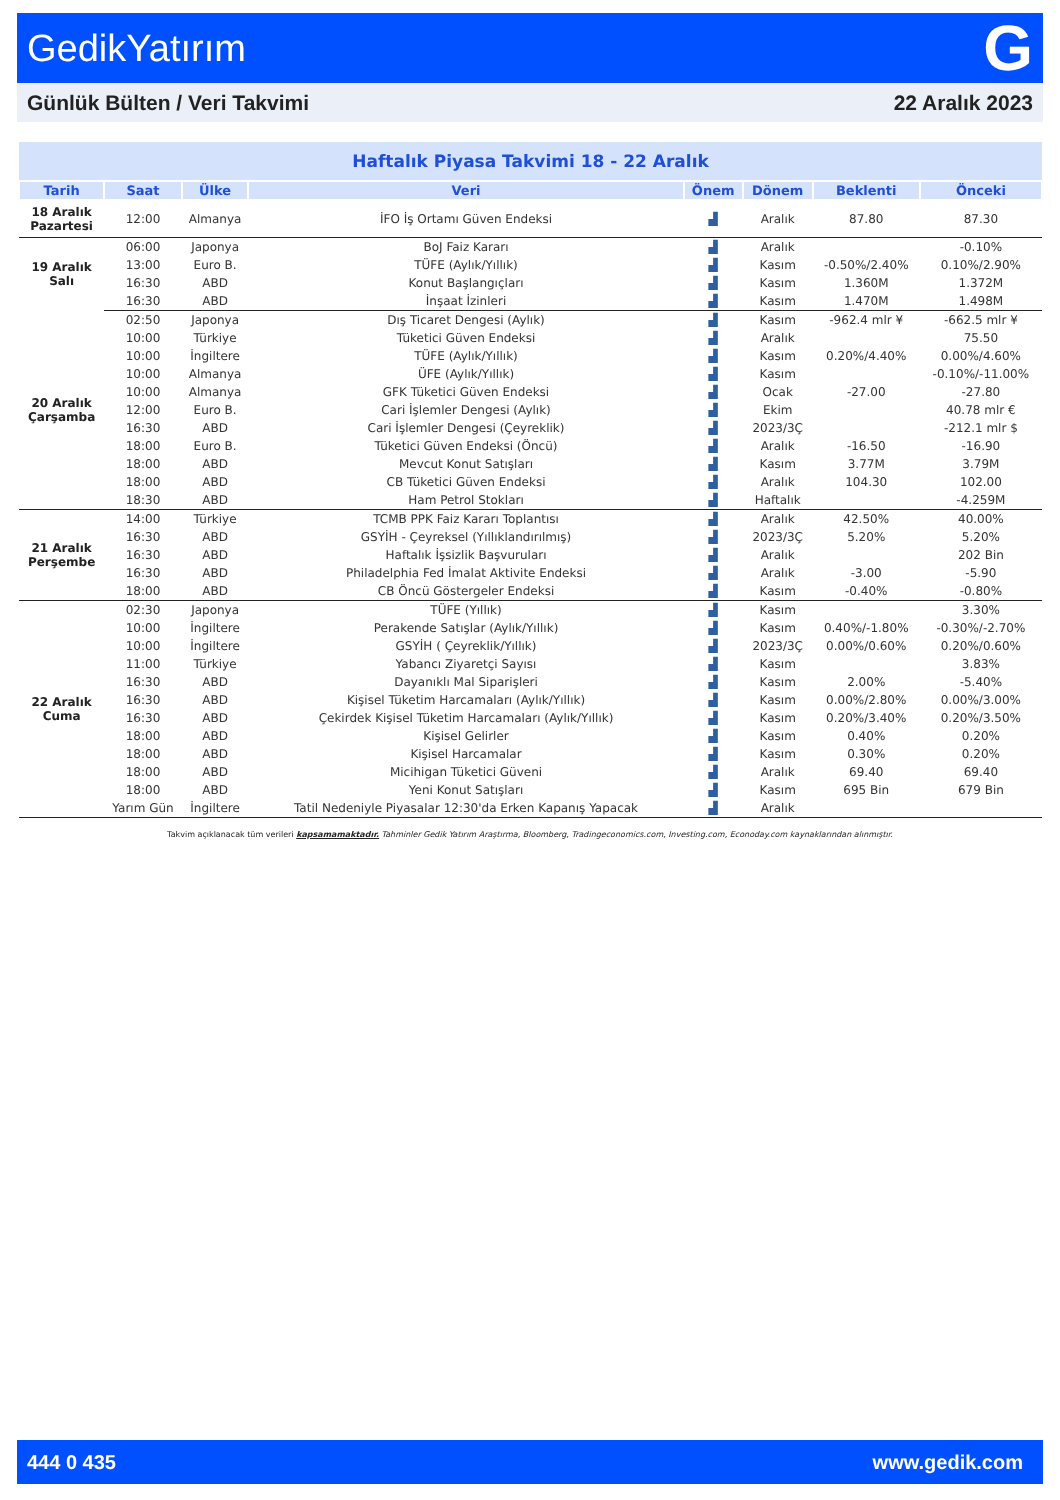GedikYatırım G
Günlük Bülten / Veri Takvimi 22 Aralık 2023
| Haftalık Piyasa Takvimi 18 - 22 Aralık | | | | | | | |
| Tarih | Saat | Ülke | Veri | Önem | Dönem | Beklenti | Önceki |
| 18 Aralık Pazartesi | 12:00 | Almanya | İFO İş Ortamı Güven Endeksi | ▟ | Aralık | 87.80 | 87.30 |
| 19 Aralık Salı | 06:00 | Japonya | BoJ Faiz Kararı | ▟ | Aralık | | -0.10% |
| | 13:00 | Euro B. | TÜFE (Aylık/Yıllık) | ▟ | Kasım | -0.50%/2.40% | 0.10%/2.90% |
| | 16:30 | ABD | Konut Başlangıçları | ▟ | Kasım | 1.360M | 1.372M |
| | 16:30 | ABD | İnşaat İzinleri | ▟ | Kasım | 1.470M | 1.498M |
| 20 Aralık Çarşamba | 02:50 | Japonya | Dış Ticaret Dengesi (Aylık) | ▟ | Kasım | -962.4 mlr ¥ | -662.5 mlr ¥ |
| | 10:00 | Türkiye | Tüketici Güven Endeksi | ▟ | Aralık | | 75.50 |
| | 10:00 | İngiltere | TÜFE (Aylık/Yıllık) | ▟ | Kasım | 0.20%/4.40% | 0.00%/4.60% |
| | 10:00 | Almanya | ÜFE (Aylık/Yıllık) | ▟ | Kasım | | -0.10%/-11.00% |
| | 10:00 | Almanya | GFK Tüketici Güven Endeksi | ▟ | Ocak | -27.00 | -27.80 |
| | 12:00 | Euro B. | Cari İşlemler Dengesi (Aylık) | ▟ | Ekim | | 40.78 mlr € |
| | 16:30 | ABD | Cari İşlemler Dengesi (Çeyreklik) | ▟ | 2023/3Ç | | -212.1 mlr $ |
| | 18:00 | Euro B. | Tüketici Güven Endeksi (Öncü) | ▟ | Aralık | -16.50 | -16.90 |
| | 18:00 | ABD | Mevcut Konut Satışları | ▟ | Kasım | 3.77M | 3.79M |
| | 18:00 | ABD | CB Tüketici Güven Endeksi | ▟ | Aralık | 104.30 | 102.00 |
| | 18:30 | ABD | Ham Petrol Stokları | ▟ | Haftalık | | -4.259M |
| 21 Aralık Perşembe | 14:00 | Türkiye | TCMB PPK Faiz Kararı Toplantısı | ▟ | Aralık | 42.50% | 40.00% |
| | 16:30 | ABD | GSYİH - Çeyreksel (Yıllıklandırılmış) | ▟ | 2023/3Ç | 5.20% | 5.20% |
| | 16:30 | ABD | Haftalık İşsizlik Başvuruları | ▟ | Aralık | | 202 Bin |
| | 16:30 | ABD | Philadelphia Fed İmalat Aktivite Endeksi | ▟ | Aralık | -3.00 | -5.90 |
| | 18:00 | ABD | CB Öncü Göstergeler Endeksi | ▟ | Kasım | -0.40% | -0.80% |
| 22 Aralık Cuma | 02:30 | Japonya | TÜFE (Yıllık) | ▟ | Kasım | | 3.30% |
| | 10:00 | İngiltere | Perakende Satışlar (Aylık/Yıllık) | ▟ | Kasım | 0.40%/-1.80% | -0.30%/-2.70% |
| | 10:00 | İngiltere | GSYİH ( Çeyreklik/Yıllık) | ▟ | 2023/3Ç | 0.00%/0.60% | 0.20%/0.60% |
| | 11:00 | Türkiye | Yabancı Ziyaretçi Sayısı | ▟ | Kasım | | 3.83% |
| | 16:30 | ABD | Dayanıklı Mal Siparişleri | ▟ | Kasım | 2.00% | -5.40% |
| | 16:30 | ABD | Kişisel Tüketim Harcamaları (Aylık/Yıllık) | ▟ | Kasım | 0.00%/2.80% | 0.00%/3.00% |
| | 16:30 | ABD | Çekirdek Kişisel Tüketim Harcamaları (Aylık/Yıllık) | ▟ | Kasım | 0.20%/3.40% | 0.20%/3.50% |
| | 18:00 | ABD | Kişisel Gelirler | ▟ | Kasım | 0.40% | 0.20% |
| | 18:00 | ABD | Kişisel Harcamalar | ▟ | Kasım | 0.30% | 0.20% |
| | 18:00 | ABD | Micihigan Tüketici Güveni | ▟ | Aralık | 69.40 | 69.40 |
| | 18:00 | ABD | Yeni Konut Satışları | ▟ | Kasım | 695 Bin | 679 Bin |
| | Yarım Gün | İngiltere | Tatil Nedeniyle Piyasalar 12:30'da Erken Kapanış Yapacak | ▟ | Aralık | | |
Takvim açıklanacak tüm verileri kapsamamaktadır. Tahminler Gedik Yatırım Araştırma, Bloomberg, Tradingeconomics.com, Investing.com, Econoday.com kaynaklarından alınmıştır.
444 0 435 www.gedik.com